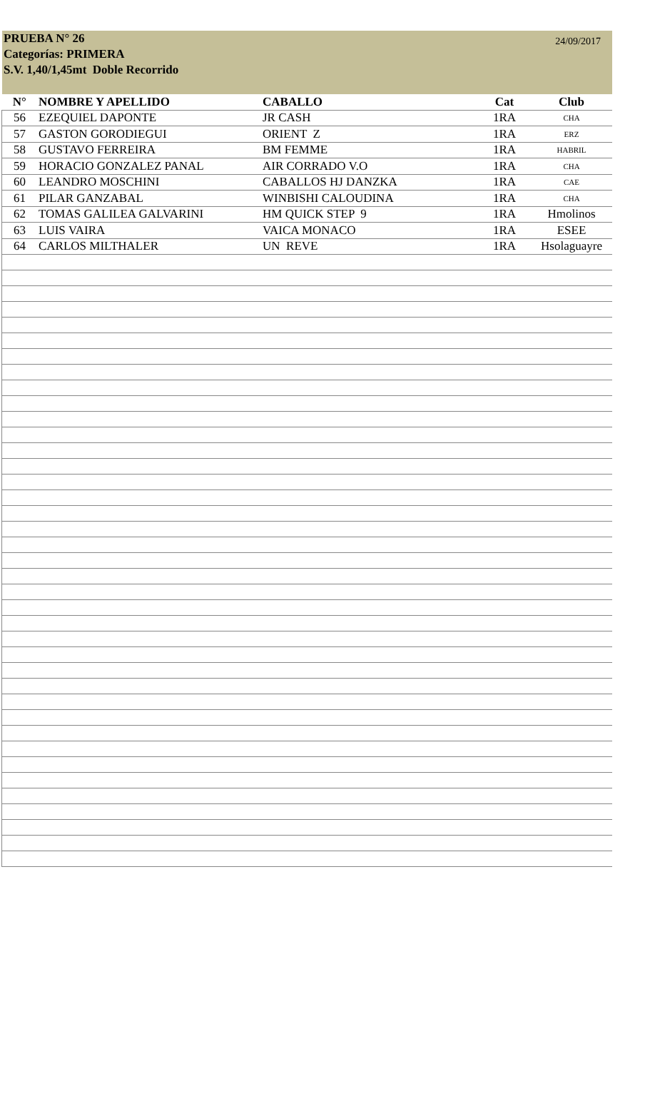24/09/2017
PRUEBA N° 26
Categorías: PRIMERA
S.V. 1,40/1,45mt Doble Recorrido
| N° | NOMBRE Y APELLIDO | CABALLO | Cat | Club |
| --- | --- | --- | --- | --- |
| 56 | EZEQUIEL DAPONTE | JR CASH | 1RA | CHA |
| 57 | GASTON GORODIEGUI | ORIENT Z | 1RA | ERZ |
| 58 | GUSTAVO FERREIRA | BM FEMME | 1RA | HABRIL |
| 59 | HORACIO GONZALEZ PANAL | AIR CORRADO V.O | 1RA | CHA |
| 60 | LEANDRO MOSCHINI | CABALLOS HJ DANZKA | 1RA | CAE |
| 61 | PILAR GANZABAL | WINBISHI CALOUDINA | 1RA | CHA |
| 62 | TOMAS GALILEA GALVARINI | HM QUICK STEP 9 | 1RA | Hmolinos |
| 63 | LUIS VAIRA | VAICA MONACO | 1RA | ESEE |
| 64 | CARLOS MILTHALER | UN REVE | 1RA | Hsolaguayre |